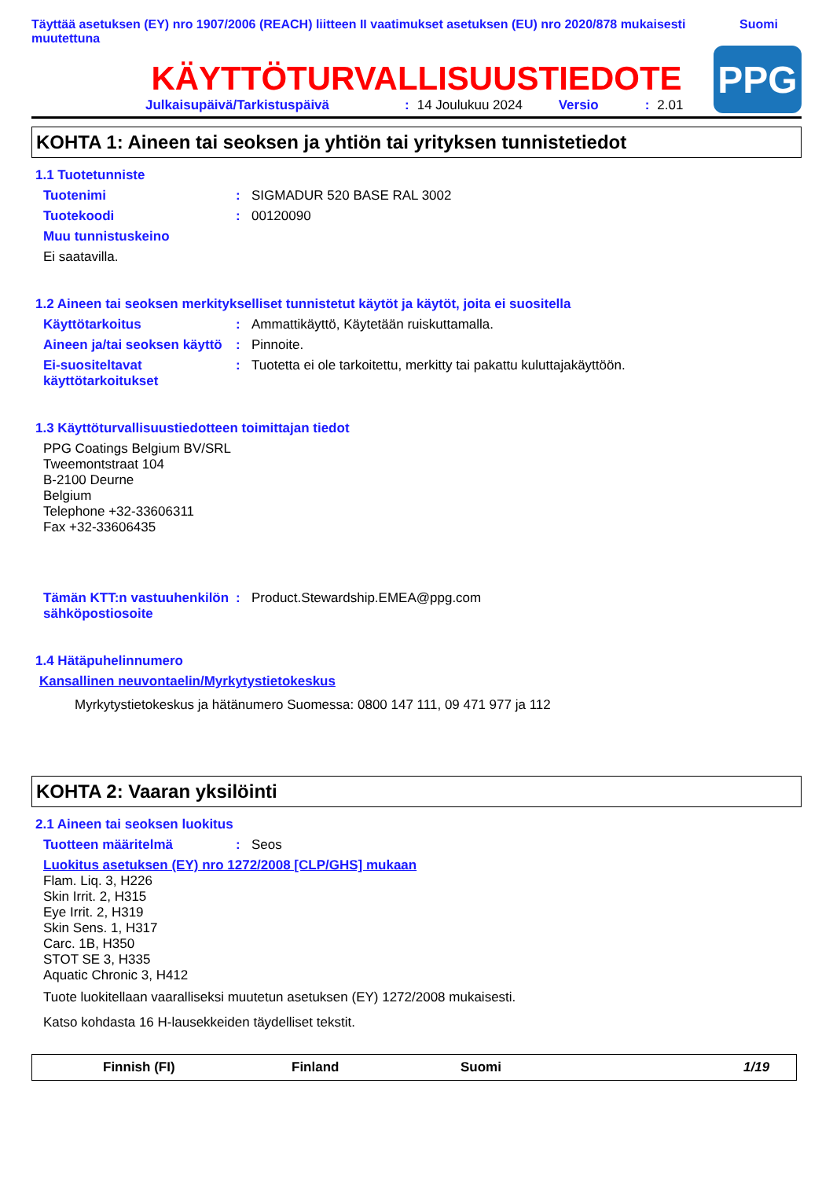Täyttää asetuksen (EY) nro 1907/2006 (REACH) liitteen II vaatimukset asetuksen (EU) nro 2020/878 mukaisesti muutettuna
Suomi
KÄYTTÖTURVALLISUUSTIEDOTE
Julkaisupäivä/Tarkistuspäivä: 14 Joulukuu 2024 Versio: 2.01
PPG
KOHTA 1: Aineen tai seoksen ja yhtiön tai yrityksen tunnistetiedot
1.1 Tuotetunniste
Tuotenimi: SIGMADUR 520 BASE RAL 3002
Tuotekoodi: 00120090
Muu tunnistuskeino
Ei saatavilla.
1.2 Aineen tai seoksen merkitykselliset tunnistetut käytöt ja käytöt, joita ei suositella
Käyttötarkoitus: Ammattikäyttö, Käytetään ruiskuttamalla.
Aineen ja/tai seoksen käyttö: Pinnoite.
Ei-suositeltavat käyttötarkoitukset: Tuotetta ei ole tarkoitettu, merkitty tai pakattu kuluttajakäyttöön.
1.3 Käyttöturvallisuustiedotteen toimittajan tiedot
PPG Coatings Belgium BV/SRL
Tweemontstraat 104
B-2100 Deurne
Belgium
Telephone +32-33606311
Fax +32-33606435
Tämän KTT:n vastuuhenkilön sähköpostiosoite: Product.Stewardship.EMEA@ppg.com
1.4 Hätäpuhelinnumero
Kansallinen neuvontaelin/Myrkytystietokeskus
Myrkytystietokeskus ja hätänumero Suomessa: 0800 147 111, 09 471 977 ja 112
KOHTA 2: Vaaran yksilöinti
2.1 Aineen tai seoksen luokitus
Tuotteen määritelmä: Seos
Luokitus asetuksen (EY) nro 1272/2008 [CLP/GHS] mukaan
Flam. Liq. 3, H226
Skin Irrit. 2, H315
Eye Irrit. 2, H319
Skin Sens. 1, H317
Carc. 1B, H350
STOT SE 3, H335
Aquatic Chronic 3, H412
Tuote luokitellaan vaaralliseksi muutetun asetuksen (EY) 1272/2008 mukaisesti.
Katso kohdasta 16 H-lausekkeiden täydelliset tekstit.
Finnish (FI) Finland Suomi 1/19